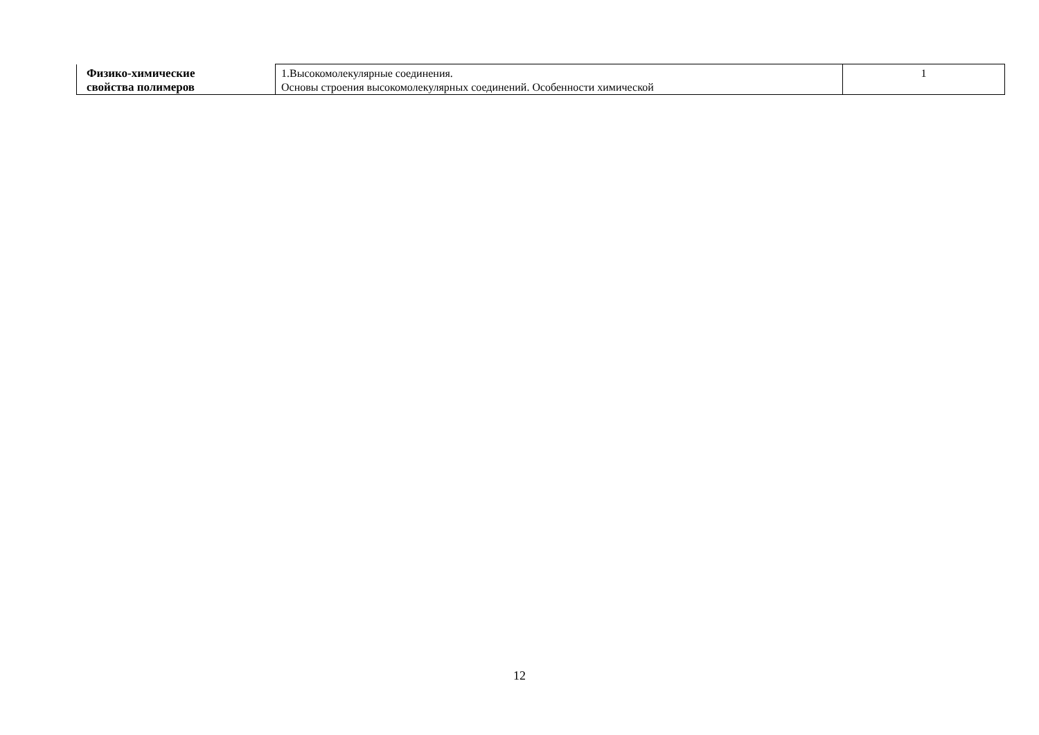| Физико-химические свойства полимеров | 1.Высокомолекулярные соединения. Основы строения высокомолекулярных соединений. Особенности химической | 1 |
12